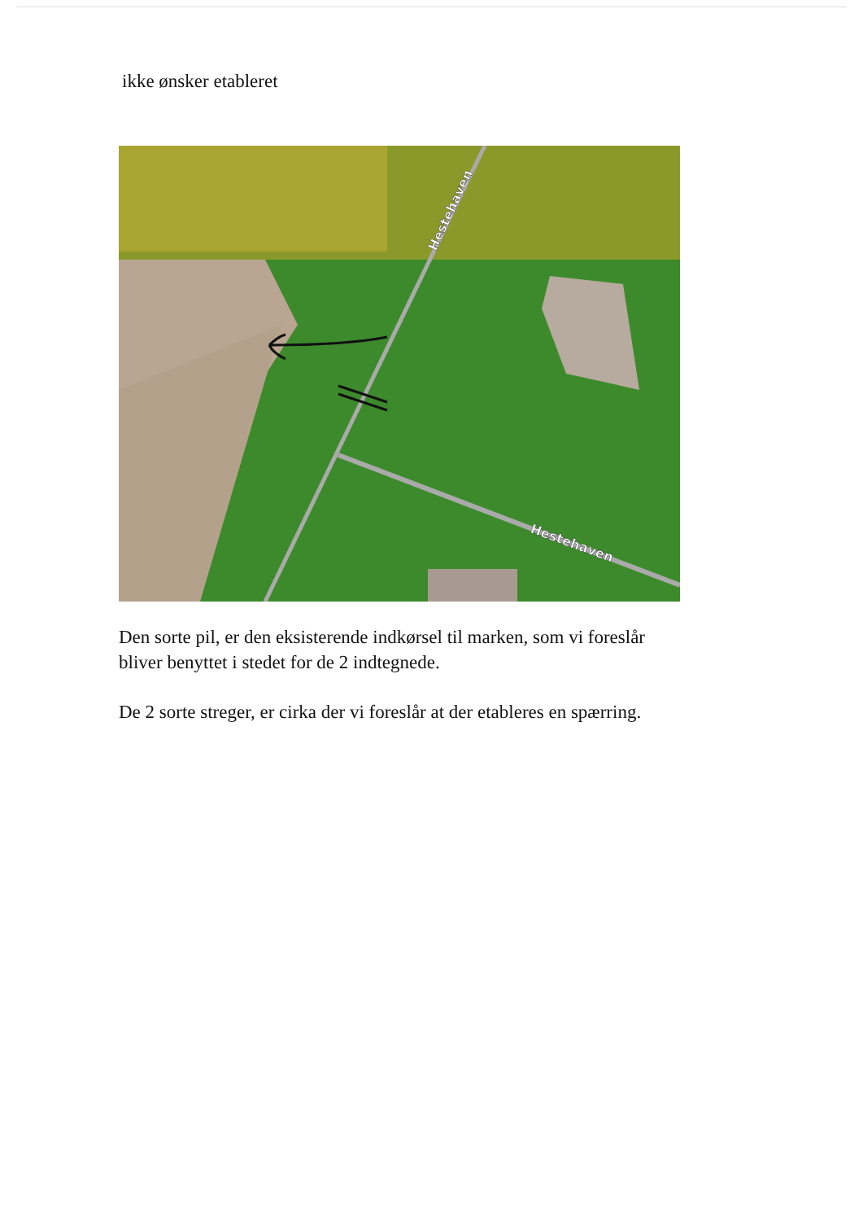ikke ønsker etableret
Hestehaven
Hestehaven
Den sorte pil, er den eksisterende indkørsel til marken, som vi foreslår bliver benyttet i stedet for de 2 indtegnede.
De 2 sorte streger, er cirka der vi foreslår at der etableres en spærring.